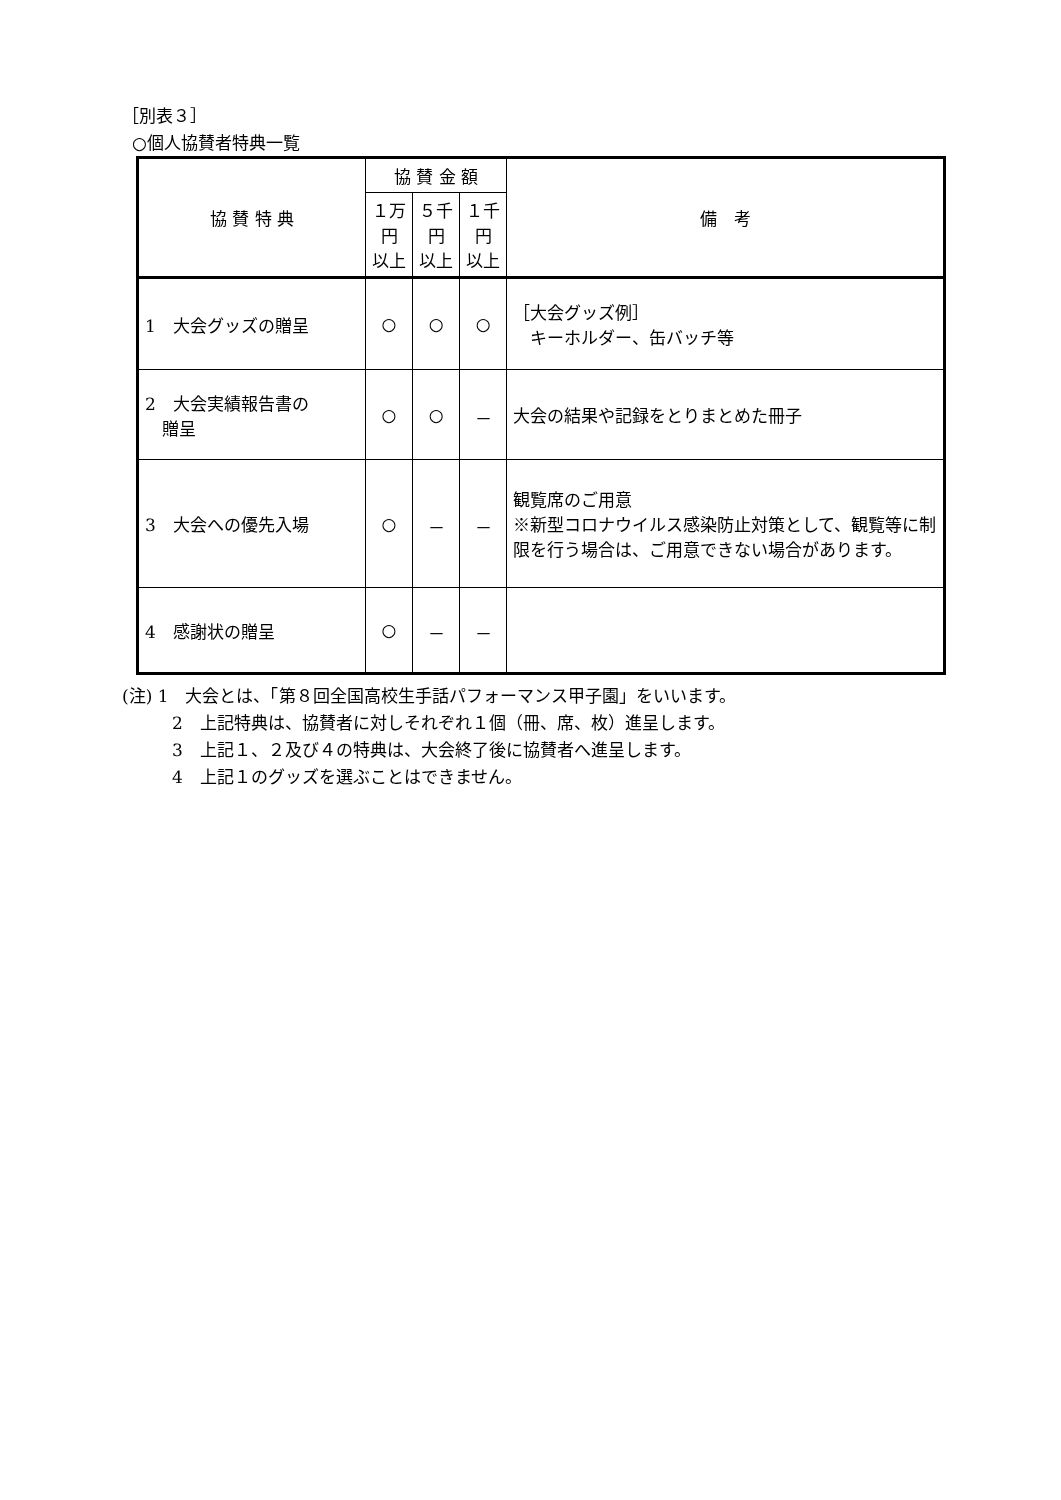［別表３］
○個人協賛者特典一覧
| 協 賛 特 典 | 協 賛 金 額 | | | 備 考 |
| --- | --- | --- | --- | --- |
| | １万円 以上 | ５千円 以上 | １千円 以上 | |
| 1 大会グッズの贈呈 | ○ | ○ | ○ | ［大会グッズ例］ キーホルダー、缶バッチ等 |
| 2 大会実績報告書の 贈呈 | ○ | ○ | － | 大会の結果や記録をとりまとめた冊子 |
| 3 大会への優先入場 | ○ | － | － | 観覧席のご用意 ※新型コロナウイルス感染防止対策として、観覧等に制限を行う場合は、ご用意できない場合があります。 |
| 4 感謝状の贈呈 | ○ | － | － | |
(注) 1　大会とは、「第８回全国高校生手話パフォーマンス甲子園」をいいます。
2　上記特典は、協賛者に対しそれぞれ１個（冊、席、枚）進呈します。
3　上記１、２及び４の特典は、大会終了後に協賛者へ進呈します。
4　上記１のグッズを選ぶことはできません。